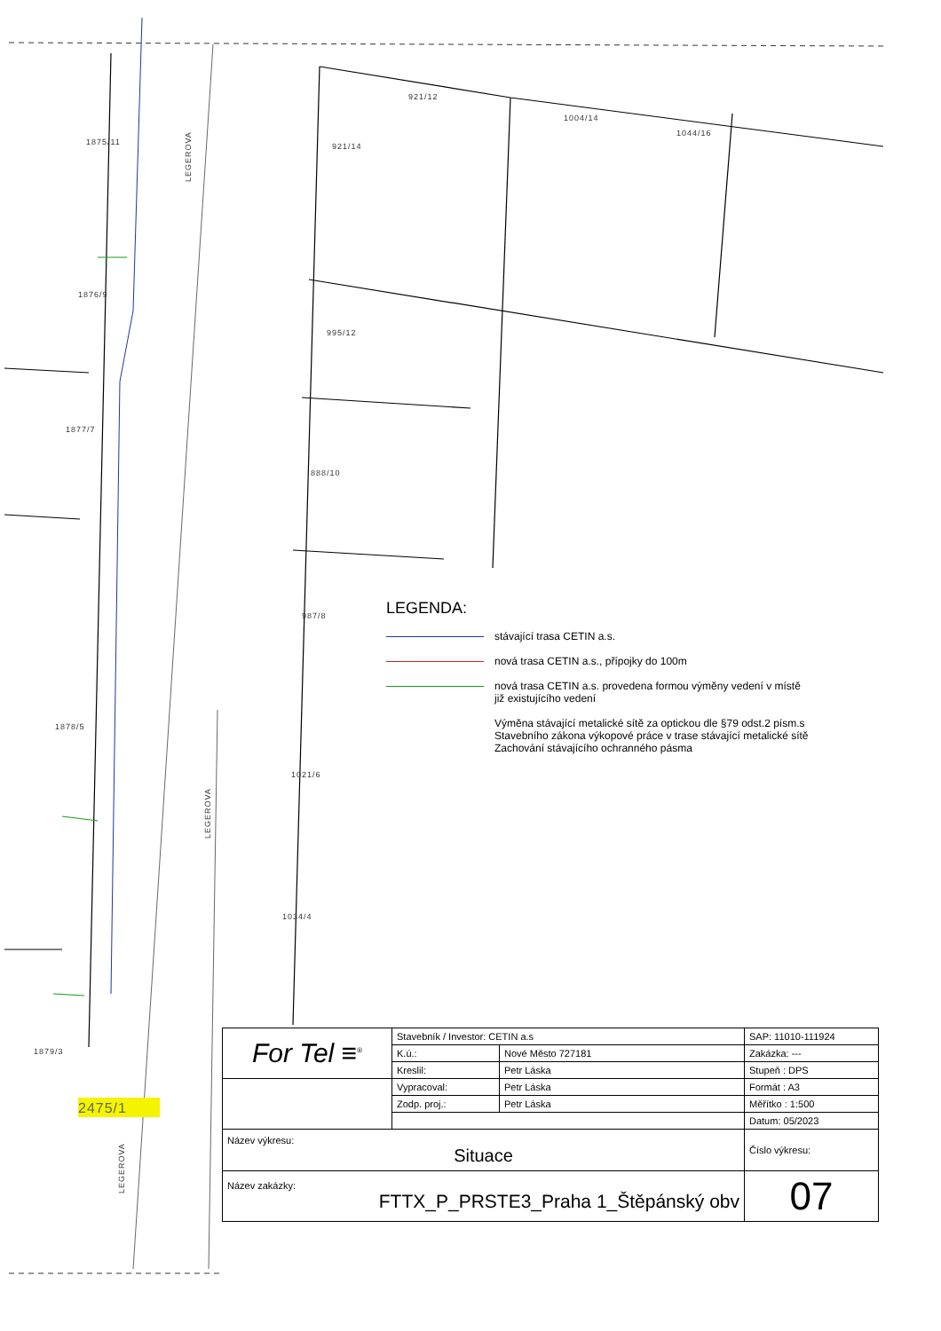921/12
921/14
1004/14
1044/16
1875/11
1876/9
995/12
1877/7
888/10
987/8
1878/5
1021/6
1034/4
1879/3
2475/1
LEGEROVA
LEGEROVA
LEGEROVA
LEGENDA:
stávající trasa CETIN a.s.
nová trasa CETIN a.s., přípojky do 100m
nová trasa CETIN a.s. provedena formou výměny vedení v místě
již existujícího vedení
Výměna stávající metalické sítě za optickou dle §79 odst.2 písm.s
Stavebního zákona výkopové práce v trase stávající metalické sítě
Zachování stávajícího ochranného pásma
| For Tel ≡<sup>®</sup> | Stavebník / Investor: CETIN a.s | | SAP: 11010-111924 |
| | K.ú.: | Nové Město 727181 | Zakázka: --- |
| | Kreslil: | Petr Láska | Stupeň : DPS |
| | Vypracoval: | Petr Láska | Formát : A3 |
| | Zodp. proj.: | Petr Láska | Měřítko : 1:500 |
| | | | Datum: 05/2023 |
| Název výkresu: Situace | | | Číslo výkresu: |
| Název zakázky: FTTX_P_PRSTE3_Praha 1_Štěpánský obv | | | 07 |